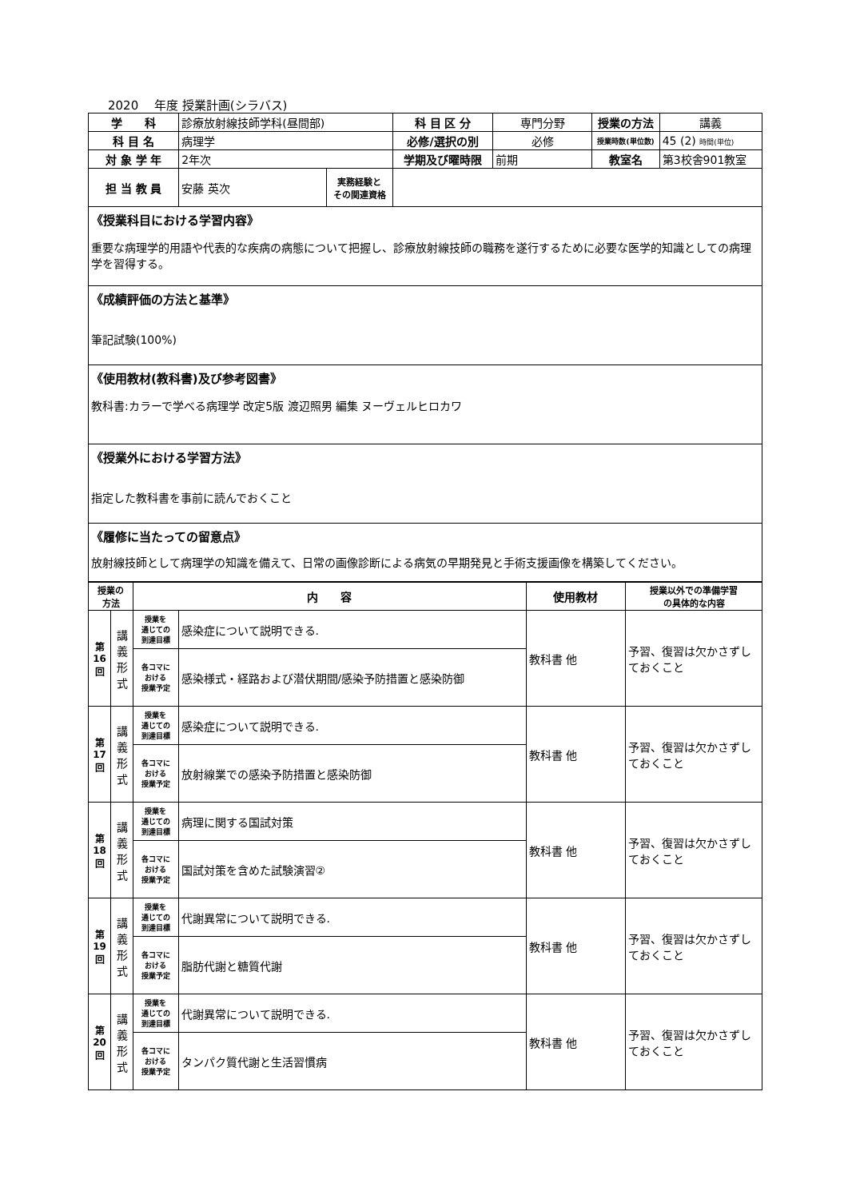2020　 年度 授業計画(シラバス)
| 学 科 | 診療放射線技師学科(昼間部) | | 科 目 区 分 | 専門分野 | 授業の方法 | 講義 |
| 科 目 名 | 病理学 | | 必修/選択の別 | 必修 | 授業時数(単位数) | 45 (2) 時間(単位) |
| 対 象 学 年 | 2年次 | | 学期及び曜時限 | 前期 | 教室名 | 第3校舎901教室 |
| 担 当 教 員 | 安藤 英次 | 実務経験と その関連資格 | | | | |
| 《授業科目における学習内容》 重要な病理学的用語や代表的な疾病の病態について把握し、診療放射線技師の職務を遂行するために必要な医学的知識としての病理学を習得する。 | | | | | | |
| 《成績評価の方法と基準》 筆記試験(100%) | | | | | | |
| 《使用教材(教科書)及び参考図書》 教科書:カラーで学べる病理学 改定5版 渡辺照男 編集 ヌーヴェルヒロカワ | | | | | | |
| 《授業外における学習方法》 指定した教科書を事前に読んでおくこと | | | | | | |
| 《履修に当たっての留意点》 放射線技師として病理学の知識を備えて、日常の画像診断による病気の早期発見と手術支援画像を構築してください。 | | | | | | |
| 授業の 方法 | | 内 容 | | 使用教材 | 授業以外での準備学習 の具体的な内容 |
| --- | --- | --- | --- | --- | --- |
| 第 16 回 | 講 義 形 式 | 授業を 通じての 到達目標 | 感染症について説明できる. | 教科書 他 | 予習、復習は欠かさずしておくこと |
| | | 各コマに おける 授業予定 | 感染様式・経路および潜伏期間/感染予防措置と感染防御 | | |
| 第 17 回 | 講 義 形 式 | 授業を 通じての 到達目標 | 感染症について説明できる. | 教科書 他 | 予習、復習は欠かさずしておくこと |
| | | 各コマに おける 授業予定 | 放射線業での感染予防措置と感染防御 | | |
| 第 18 回 | 講 義 形 式 | 授業を 通じての 到達目標 | 病理に関する国試対策 | 教科書 他 | 予習、復習は欠かさずしておくこと |
| | | 各コマに おける 授業予定 | 国試対策を含めた試験演習② | | |
| 第 19 回 | 講 義 形 式 | 授業を 通じての 到達目標 | 代謝異常について説明できる. | 教科書 他 | 予習、復習は欠かさずしておくこと |
| | | 各コマに おける 授業予定 | 脂肪代謝と糖質代謝 | | |
| 第 20 回 | 講 義 形 式 | 授業を 通じての 到達目標 | 代謝異常について説明できる. | 教科書 他 | 予習、復習は欠かさずしておくこと |
| | | 各コマに おける 授業予定 | タンパク質代謝と生活習慣病 | | |